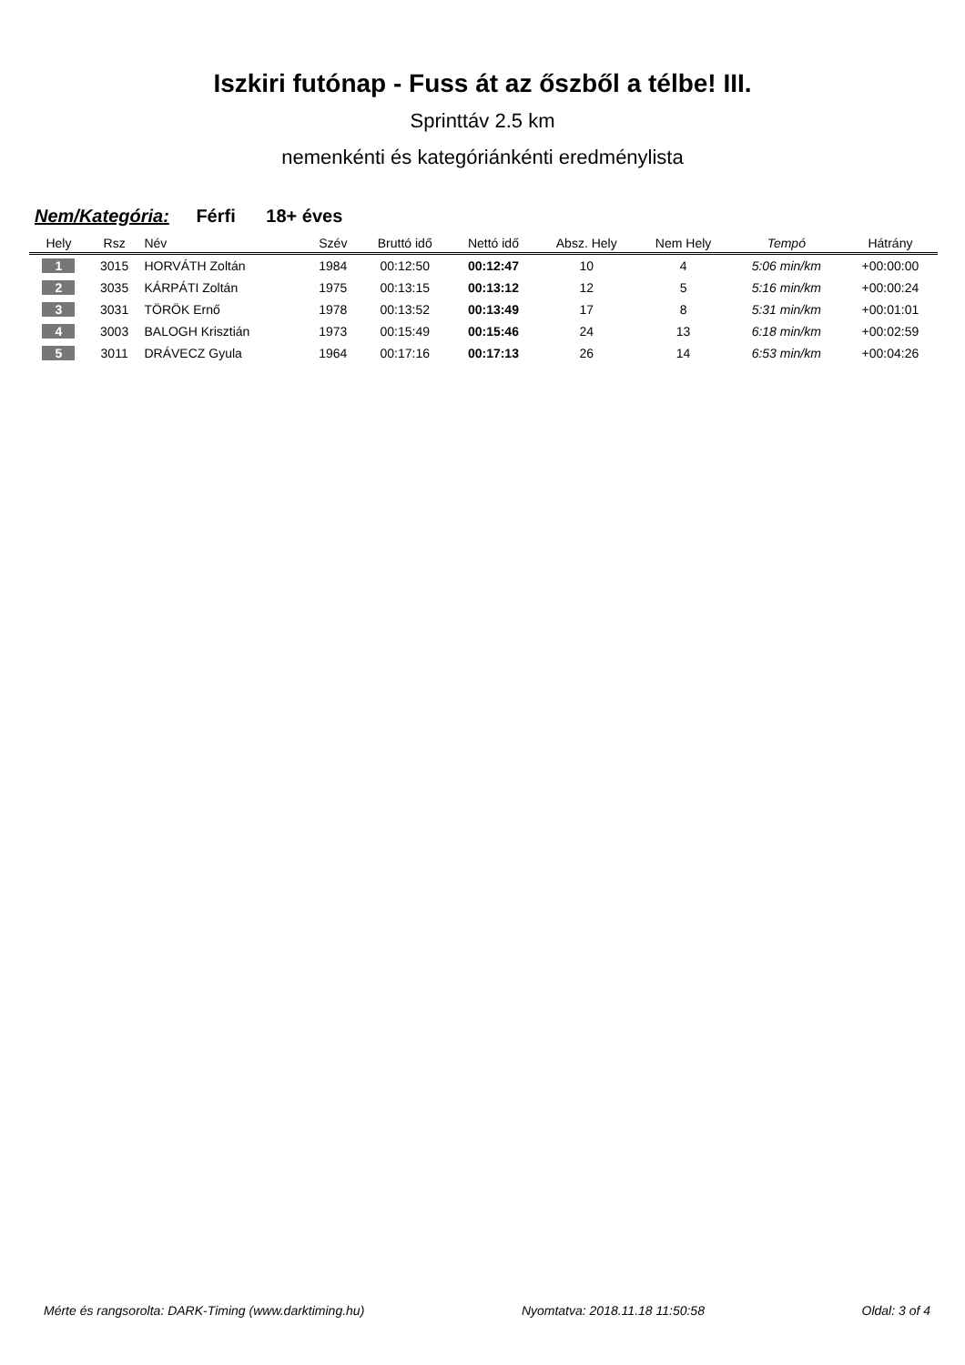Iszkiri futónap - Fuss át az őszből a télbe! III.
Sprinttáv 2.5 km
nemenkénti és kategóriánkénti eredménylista
Nem/Kategória: Férfi 18+ éves
| Hely | Rsz | Név | Szév | Bruttó idő | Nettó idő | Absz. Hely | Nem Hely | Tempó | Hátrány |
| --- | --- | --- | --- | --- | --- | --- | --- | --- | --- |
| 1 | 3015 | HORVÁTH Zoltán | 1984 | 00:12:50 | 00:12:47 | 10 | 4 | 5:06 min/km | +00:00:00 |
| 2 | 3035 | KÁRPÁTI Zoltán | 1975 | 00:13:15 | 00:13:12 | 12 | 5 | 5:16 min/km | +00:00:24 |
| 3 | 3031 | TÖRÖK Ernő | 1978 | 00:13:52 | 00:13:49 | 17 | 8 | 5:31 min/km | +00:01:01 |
| 4 | 3003 | BALOGH Krisztián | 1973 | 00:15:49 | 00:15:46 | 24 | 13 | 6:18 min/km | +00:02:59 |
| 5 | 3011 | DRÁVECZ Gyula | 1964 | 00:17:16 | 00:17:13 | 26 | 14 | 6:53 min/km | +00:04:26 |
Mérte és rangsorolta: DARK-Timing (www.darktiming.hu) Nyomtatva: 2018.11.18 11:50:58 Oldal: 3 of 4